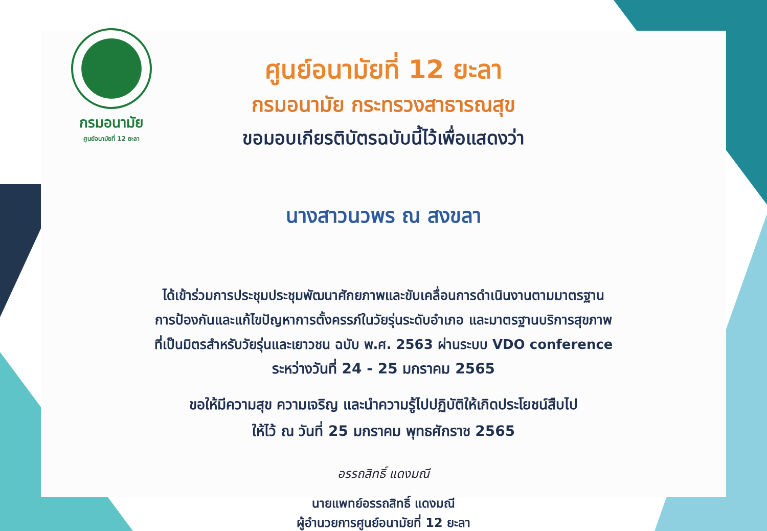กรมอนามัย
ศูนย์อนามัยที่ 12 ยะลา
ศูนย์อนามัยที่ 12 ยะลา
กรมอนามัย กระทรวงสาธารณสุข
ขอมอบเกียรติบัตรฉบับนี้ไว้เพื่อแสดงว่า
นางสาวนวพร ณ สงขลา
ได้เข้าร่วมการประชุมประชุมพัฒนาศักยภาพและขับเคลื่อนการดำเนินงานตามมาตรฐาน
การป้องกันและแก้ไขปัญหาการตั้งครรภ์ในวัยรุ่นระดับอำเภอ และมาตรฐานบริการสุขภาพ
ที่เป็นมิตรสำหรับวัยรุ่นและเยาวชน ฉบับ พ.ศ. 2563 ผ่านระบบ VDO conference
ระหว่างวันที่ 24 - 25 มกราคม 2565
ขอให้มีความสุข ความเจริญ และนำความรู้ไปปฏิบัติให้เกิดประโยชน์สืบไป
ให้ไว้ ณ วันที่ 25 มกราคม พุทธศักราช 2565
อรรถสิทธิ์ แดงมณี
นายแพทย์อรรถสิทธิ์ แดงมณี
ผู้อำนวยการศูนย์อนามัยที่ 12 ยะลา